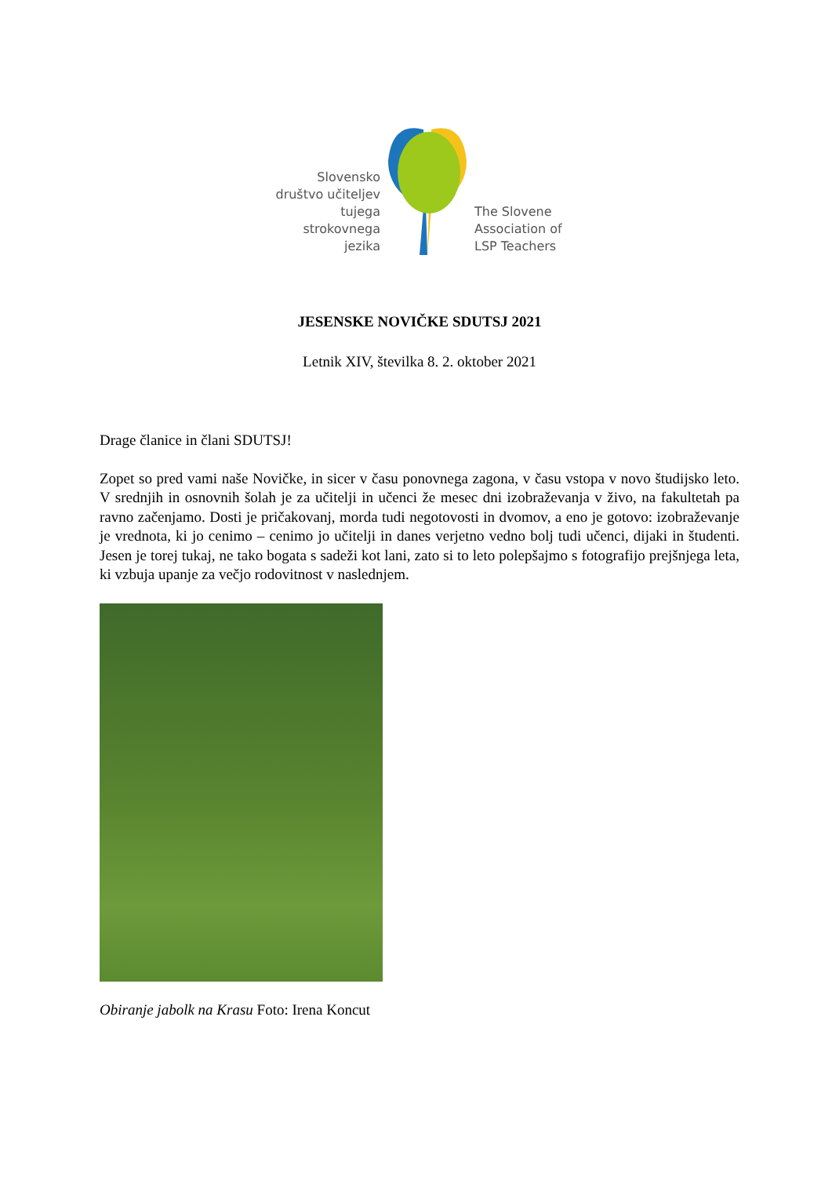Slovensko društvo učiteljev tujega strokovnega jezika
The Slovene Association of LSP Teachers
JESENSKE NOVIČKE SDUTSJ 2021
Letnik XIV, številka 8. 2. oktober 2021
Drage članice in člani SDUTSJ!
Zopet so pred vami naše Novičke, in sicer v času ponovnega zagona, v času vstopa v novo študijsko leto. V srednjih in osnovnih šolah je za učitelji in učenci že mesec dni izobraževanja v živo, na fakultetah pa ravno začenjamo. Dosti je pričakovanj, morda tudi negotovosti in dvomov, a eno je gotovo: izobraževanje je vrednota, ki jo cenimo – cenimo jo učitelji in danes verjetno vedno bolj tudi učenci, dijaki in študenti. Jesen je torej tukaj, ne tako bogata s sadeži kot lani, zato si to leto polepšajmo s fotografijo prejšnjega leta, ki vzbuja upanje za večjo rodovitnost v naslednjem.
Obiranje jabolk na Krasu Foto: Irena Koncut